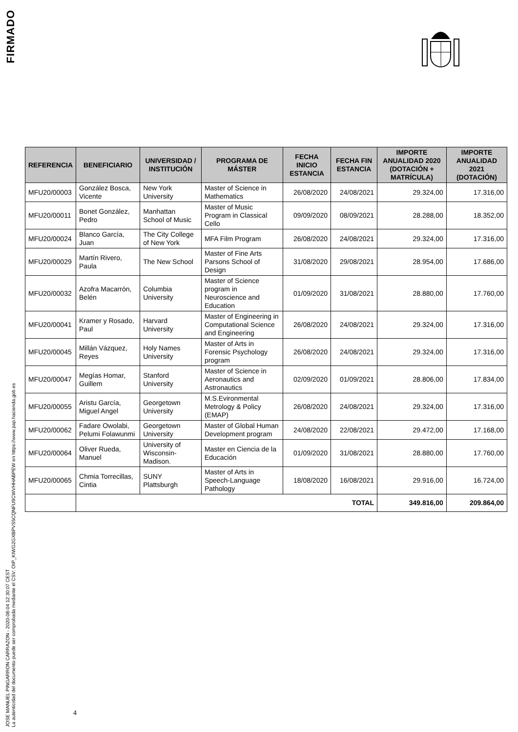FIRMADO
JOSE MANUEL PINGARRON CARRAZON - 2020-08-04 12:30:07 CEST
La autenticidad del documento puede ser comprobada mediante el CSV: OIP_KIWG2GXBPVS5CQNFU9CWVHHABPEW en https://www.pap.hacienda.gob.es
| REFERENCIA | BENEFICIARIO | UNIVERSIDAD / INSTITUCIÓN | PROGRAMA DE MÁSTER | FECHA INICIO ESTANCIA | FECHA FIN ESTANCIA | IMPORTE ANUALIDAD 2020 (DOTACIÓN + MATRÍCULA) | IMPORTE ANUALIDAD 2021 (DOTACIÓN) |
| --- | --- | --- | --- | --- | --- | --- | --- |
| MFU20/00003 | González Bosca, Vicente | New York University | Master of Science in Mathematics | 26/08/2020 | 24/08/2021 | 29.324,00 | 17.316,00 |
| MFU20/00011 | Bonet González, Pedro | Manhattan School of Music | Master of Music Program in Classical Cello | 09/09/2020 | 08/09/2021 | 28.288,00 | 18.352,00 |
| MFU20/00024 | Blanco García, Juan | The City College of New York | MFA Film Program | 26/08/2020 | 24/08/2021 | 29.324,00 | 17.316,00 |
| MFU20/00029 | Martín Rivero, Paula | The New School | Master of Fine Arts Parsons School of Design | 31/08/2020 | 29/08/2021 | 28.954,00 | 17.686,00 |
| MFU20/00032 | Azofra Macarrón, Belén | Columbia University | Master of Science program in Neuroscience and Education | 01/09/2020 | 31/08/2021 | 28.880,00 | 17.760,00 |
| MFU20/00041 | Kramer y Rosado, Paul | Harvard University | Master of Engineering in Computational Science and Engineering | 26/08/2020 | 24/08/2021 | 29.324,00 | 17.316,00 |
| MFU20/00045 | Millán Vázquez, Reyes | Holy Names University | Master of Arts in Forensic Psychology program | 26/08/2020 | 24/08/2021 | 29.324,00 | 17.316,00 |
| MFU20/00047 | Megías Homar, Guillem | Stanford University | Master of Science in Aeronautics and Astronautics | 02/09/2020 | 01/09/2021 | 28.806,00 | 17.834,00 |
| MFU20/00055 | Aristu García, Miguel Angel | Georgetown University | M.S.Evironmental Metrology & Policy (EMAP) | 26/08/2020 | 24/08/2021 | 29.324,00 | 17.316,00 |
| MFU20/00062 | Fadare Owolabi, Pelumi Folawunmi | Georgetown University | Master of Global Human Development program | 24/08/2020 | 22/08/2021 | 29.472,00 | 17.168,00 |
| MFU20/00064 | Oliver Rueda, Manuel | University of Wisconsin-Madison. | Master en Ciencia de la Educación | 01/09/2020 | 31/08/2021 | 28.880,00 | 17.760,00 |
| MFU20/00065 | Chmia Torrecillas, Cintia | SUNY Plattsburgh | Master of Arts in Speech-Language Pathology | 18/08/2020 | 16/08/2021 | 29.916,00 | 16.724,00 |
| | TOTAL | | | | | 349.816,00 | 209.864,00 |
4